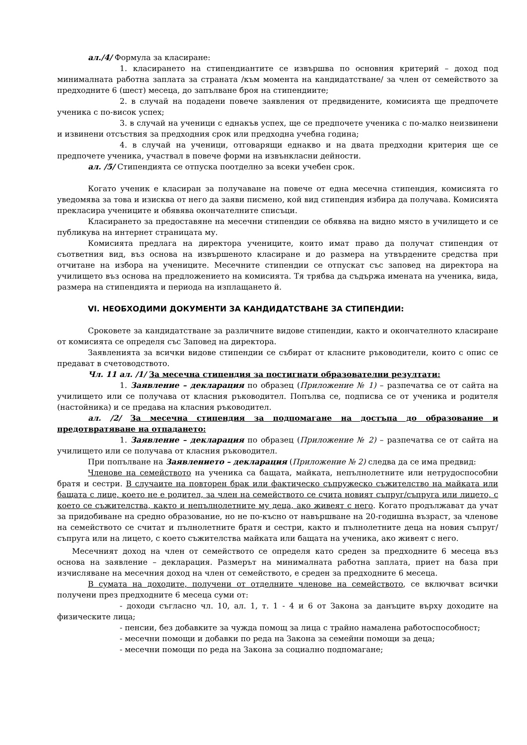ал./4/ Формула за класиране:
1. класирането на стипендиантите се извършва по основния критерий – доход под минималната работна заплата за страната /към момента на кандидатстване/ за член от семейството за предходните 6 (шест) месеца, до запълване броя на стипендиите;
2. в случай на подадени повече заявления от предвидените, комисията ще предпочете ученика с по-висок успех;
3. в случай на ученици с еднакъв успех, ще се предпочете ученика с по-малко неизвинени и извинени отсъствия за предходния срок или предходна учебна година;
4. в случай на ученици, отговарящи еднакво и на двата предходни критерия ще се предпочете ученика, участвал в повече форми на извънкласни дейности.
ал. /5/ Стипендията се отпуска поотделно за всеки учебен срок.
Когато ученик е класиран за получаване на повече от една месечна стипендия, комисията го уведомява за това и изисква от него да заяви писмено, кой вид стипендия избира да получава. Комисията прекласира учениците и обявява окончателните списъци.
Класирането за предоставяне на месечни стипендии се обявява на видно място в училището и се публикува на интернет страницата му.
Комисията предлага на директора учениците, които имат право да получат стипендия от съответния вид, въз основа на извършеното класиране и до размера на утвърдените средства при отчитане на избора на учениците. Месечните стипендии се отпускат със заповед на директора на училището въз основа на предложението на комисията. Тя трябва да съдържа имената на ученика, вида, размера на стипендията и периода на изплащането й.
VI. НЕОБХОДИМИ ДОКУМЕНТИ ЗА КАНДИДАТСТВАНЕ ЗА СТИПЕНДИИ:
Сроковете за кандидатстване за различните видове стипендии, както и окончателното класиране от комисията се определя със Заповед на директора.
Заявленията за всички видове стипендии се събират от класните ръководители, които с опис се предават в счетоводството.
Чл. 11 ал. /1/ За месечна стипендия за постигнати образователни резултати:
1. Заявление – декларация по образец (Приложение № 1) – разпечатва се от сайта на училището или се получава от класния ръководител. Попълва се, подписва се от ученика и родителя (настойника) и се предава на класния ръководител.
ал. /2/ За месечна стипендия за подпомагане на достъпа до образование и предотвратяване на отпадането:
1. Заявление – декларация по образец (Приложение № 2) – разпечатва се от сайта на училището или се получава от класния ръководител.
При попълване на Заявлението – декларация (Приложение № 2) следва да се има предвид:
Членове на семейството на ученика са бащата, майката, непълнолетните или нетрудоспособни братя и сестри. В случаите на повторен брак или фактическо съпружеско съжителство на майката или бащата с лице, което не е родител, за член на семейството се счита новият съпруг/съпруга или лицето, с което се съжителства, както и непълнолетните му деца, ако живеят с него. Когато продължават да учат за придобиване на средно образование, но не по-късно от навършване на 20-годишна възраст, за членове на семейството се считат и пълнолетните братя и сестри, както и пълнолетните деца на новия съпруг/съпруга или на лицето, с което съжителства майката или бащата на ученика, ако живеят с него.
Месечният доход на член от семейството се определя като среден за предходните 6 месеца въз основа на заявление – декларация. Размерът на минималната работна заплата, приет на база при изчисляване на месечния доход на член от семейството, е среден за предходните 6 месеца.
В сумата на доходите, получени от отделните членове на семейството, се включват всички получени през предходните 6 месеца суми от:
- доходи съгласно чл. 10, ал. 1, т. 1 - 4 и 6 от Закона за данъците върху доходите на физическите лица;
- пенсии, без добавките за чужда помощ за лица с трайно намалена работоспособност;
- месечни помощи и добавки по реда на Закона за семейни помощи за деца;
- месечни помощи по реда на Закона за социално подпомагане;